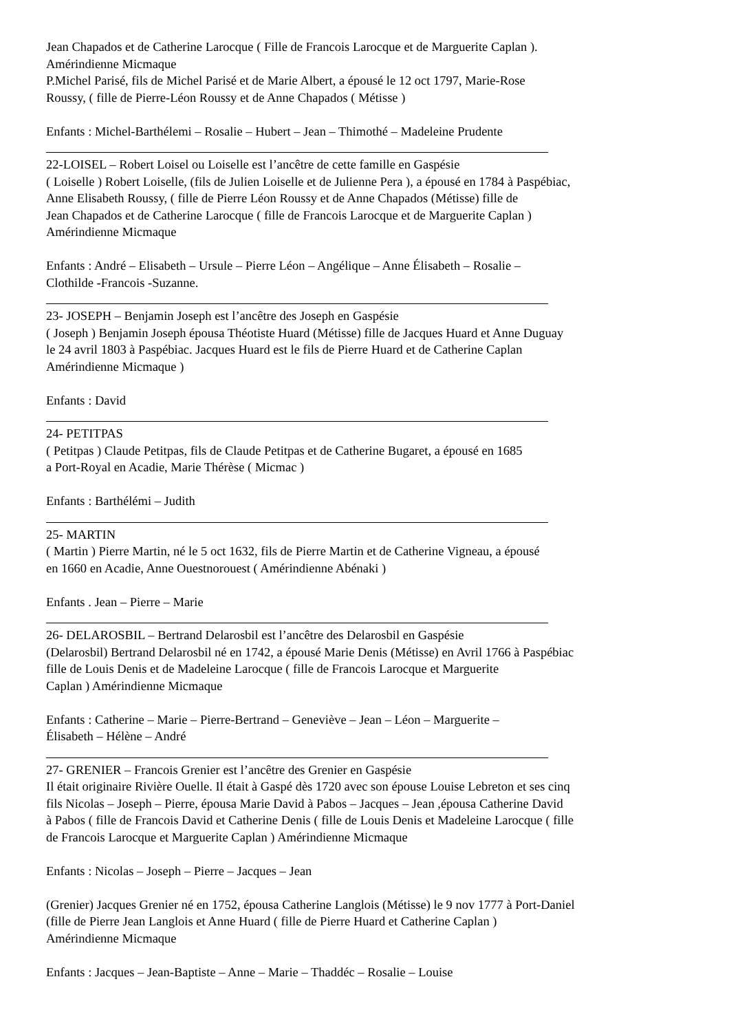Jean Chapados et de Catherine Larocque ( Fille de Francois Larocque et de Marguerite Caplan ).
Amérindienne Micmaque
P.Michel Parisé, fils de Michel Parisé et de Marie Albert, a épousé le 12 oct 1797, Marie-Rose
Roussy, ( fille de Pierre-Léon Roussy et de Anne Chapados ( Métisse )
Enfants : Michel-Barthélemi – Rosalie – Hubert – Jean – Thimothé – Madeleine Prudente
22-LOISEL – Robert Loisel ou Loiselle est l’ancêtre de cette famille en Gaspésie
( Loiselle ) Robert Loiselle, (fils de Julien Loiselle et de Julienne Pera ), a épousé en 1784 à Paspébiac,
Anne Elisabeth Roussy, ( fille de Pierre Léon Roussy et de Anne Chapados (Métisse) fille de
Jean Chapados et de Catherine Larocque ( fille de Francois Larocque et de Marguerite Caplan )
Amérindienne Micmaque
Enfants : André – Elisabeth – Ursule – Pierre Léon – Angélique – Anne Élisabeth – Rosalie –
Clothilde -Francois -Suzanne.
23- JOSEPH – Benjamin Joseph est l’ancêtre des Joseph en Gaspésie
( Joseph ) Benjamin Joseph épousa Théotiste Huard (Métisse) fille de Jacques Huard et Anne Duguay
le 24 avril 1803 à Paspébiac. Jacques Huard est le fils de Pierre Huard et de Catherine Caplan
Amérindienne Micmaque )
Enfants : David
24- PETITPAS
( Petitpas ) Claude Petitpas, fils de Claude Petitpas et de Catherine Bugaret, a épousé en 1685
a Port-Royal en Acadie, Marie Thérèse ( Micmac )
Enfants : Barthélémi – Judith
25- MARTIN
( Martin ) Pierre Martin, né le 5 oct 1632, fils de Pierre Martin et de Catherine Vigneau, a épousé
en 1660 en Acadie, Anne Ouestnorouest ( Amérindienne Abénaki )
Enfants . Jean – Pierre – Marie
26- DELAROSBIL – Bertrand Delarosbil est l’ancêtre des Delarosbil en Gaspésie
(Delarosbil) Bertrand Delarosbil né en 1742, a épousé Marie Denis (Métisse) en Avril 1766 à Paspébiac
fille de Louis Denis et de Madeleine Larocque ( fille de Francois Larocque et Marguerite
Caplan ) Amérindienne Micmaque
Enfants : Catherine – Marie – Pierre-Bertrand – Geneviève – Jean – Léon – Marguerite –
Élisabeth – Hélène – André
27- GRENIER – Francois Grenier est l’ancêtre des Grenier en Gaspésie
Il était originaire Rivière Ouelle. Il était à Gaspé dès 1720 avec son épouse Louise Lebreton et ses cinq
fils Nicolas – Joseph – Pierre, épousa Marie David à Pabos – Jacques – Jean ,épousa Catherine David
à Pabos ( fille de Francois David et Catherine Denis ( fille de Louis Denis et Madeleine Larocque ( fille
de Francois Larocque et Marguerite Caplan ) Amérindienne Micmaque
Enfants : Nicolas – Joseph – Pierre – Jacques – Jean
(Grenier) Jacques Grenier né en 1752, épousa Catherine Langlois (Métisse) le 9 nov 1777 à Port-Daniel
(fille de Pierre Jean Langlois et Anne Huard ( fille de Pierre Huard et Catherine Caplan )
Amérindienne Micmaque
Enfants : Jacques – Jean-Baptiste – Anne – Marie – Thaddéc – Rosalie – Louise